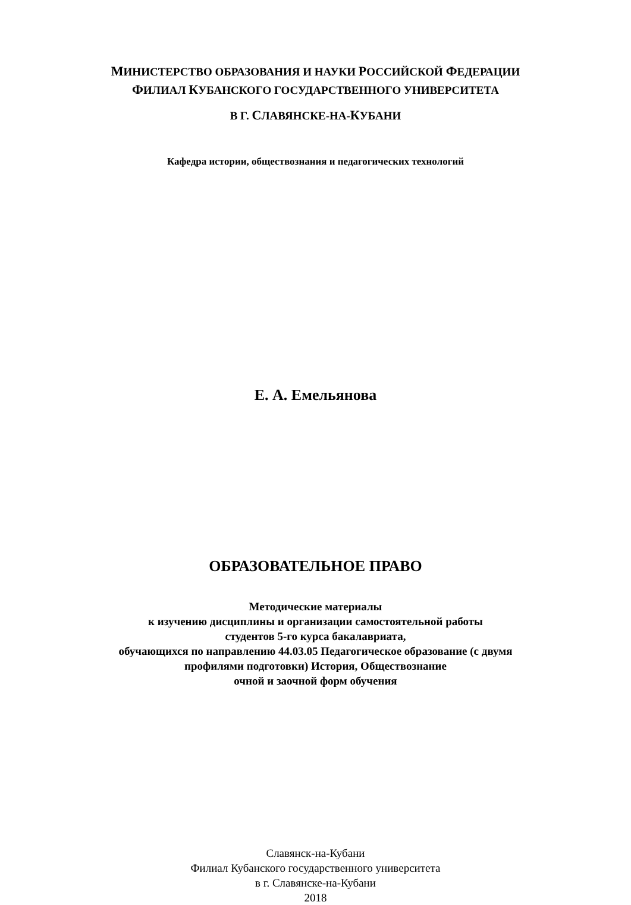МИНИСТЕРСТВО ОБРАЗОВАНИЯ И НАУКИ РОССИЙСКОЙ ФЕДЕРАЦИИ
ФИЛИАЛ КУБАНСКОГО ГОСУДАРСТВЕННОГО УНИВЕРСИТЕТА
В Г. СЛАВЯНСКЕ-НА-КУБАНИ
Кафедра истории, обществознания и педагогических технологий
Е. А. Емельянова
ОБРАЗОВАТЕЛЬНОЕ ПРАВО
Методические материалы
к изучению дисциплины и организации самостоятельной работы
студентов 5-го курса бакалавриата,
обучающихся по направлению 44.03.05 Педагогическое образование (с двумя
профилями подготовки) История, Обществознание
очной и заочной форм обучения
Славянск-на-Кубани
Филиал Кубанского государственного университета
в г. Славянске-на-Кубани
2018